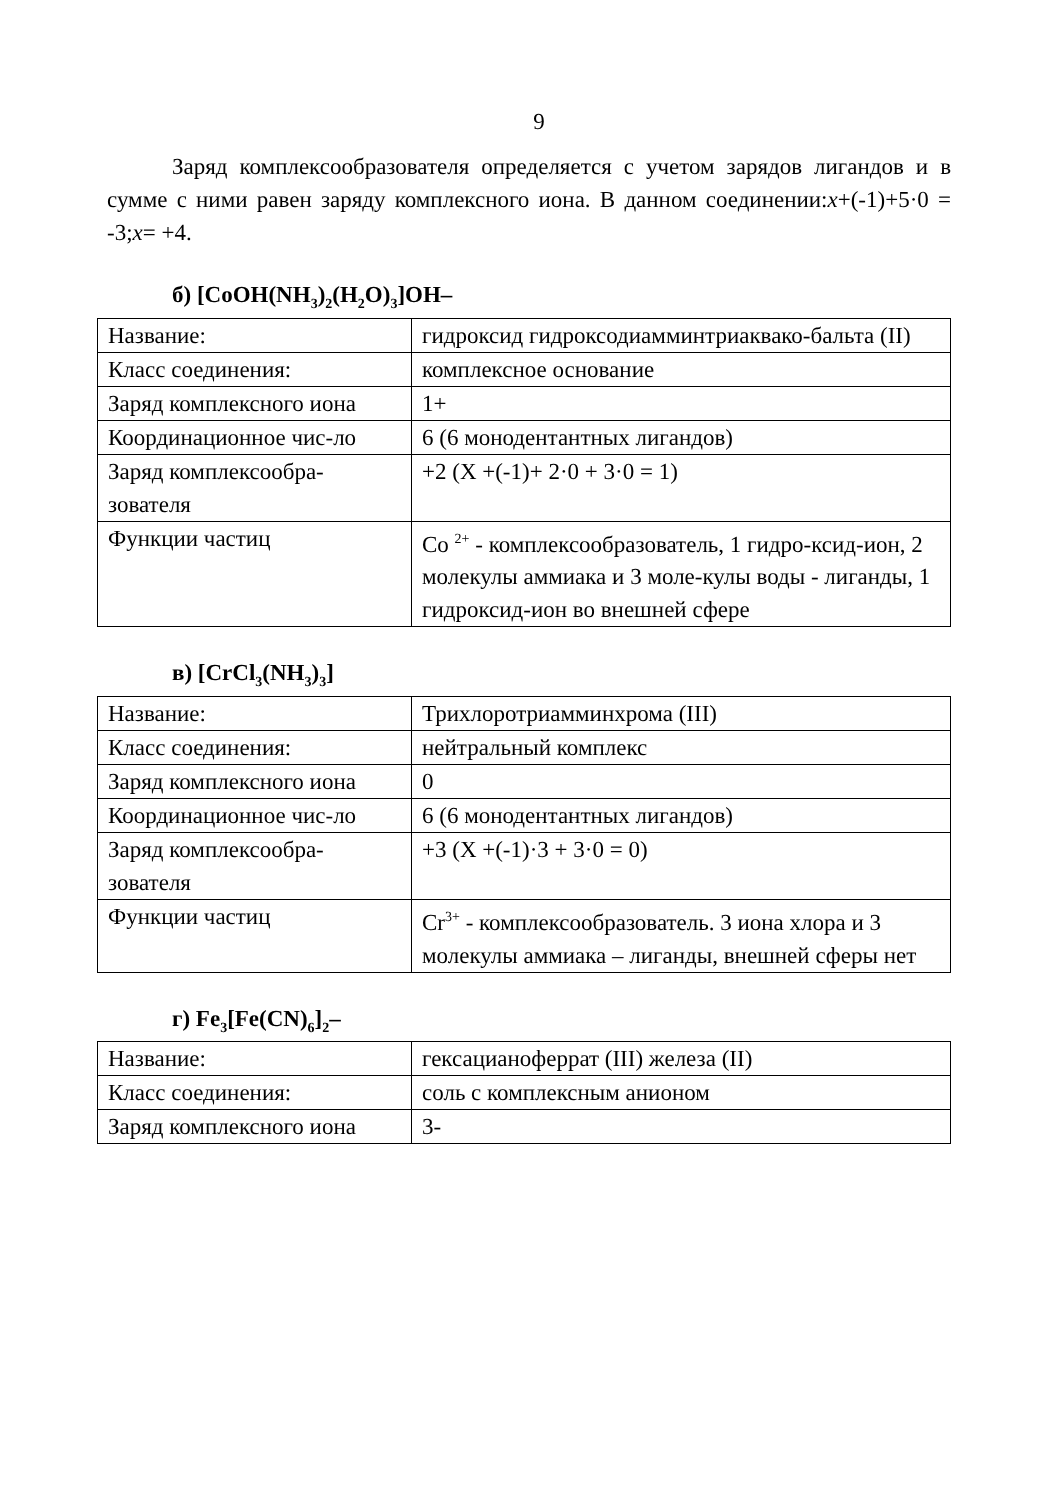9
Заряд комплексообразователя определяется с учетом зарядов лигандов и в сумме с ними равен заряду комплексного иона. В данном соединении:x+(-1)+5·0 = -3;x= +4.
б) [CoOH(NH<sub>3</sub>)<sub>2</sub>(H<sub>2</sub>O)<sub>3</sub>]OH–
| Название: | гидроксид гидроксодиамминтриаквако-бальта (II) |
| Класс соединения: | комплексное основание |
| Заряд комплексного иона | 1+ |
| Координационное чис-ло | 6 (6 монодентантных лигандов) |
| Заряд комплексообра-зователя | +2 (X +(-1)+ 2·0 + 3·0 = 1) |
| Функции частиц | Co <sup>2+</sup> - комплексообразователь, 1 гидро-ксид-ион, 2 молекулы аммиака и 3 моле-кулы воды - лиганды, 1 гидроксид-ион во внешней сфере |
в) [CrCl<sub>3</sub>(NH<sub>3</sub>)<sub>3</sub>]
| Название: | Трихлоротриамминхрома (III) |
| Класс соединения: | нейтральный комплекс |
| Заряд комплексного иона | 0 |
| Координационное чис-ло | 6 (6 монодентантных лигандов) |
| Заряд комплексообра-зователя | +3 (X +(-1)·3 + 3·0 = 0) |
| Функции частиц | Cr<sup>3+</sup> - комплексообразователь. 3 иона хлора и 3 молекулы аммиака – лиганды, внешней сферы нет |
г) Fe<sub>3</sub>[Fe(CN)<sub>6</sub>]<sub>2</sub>–
| Название: | гексацианоферрат (III) железа (II) |
| Класс соединения: | соль с комплексным анионом |
| Заряд комплексного иона | 3- |